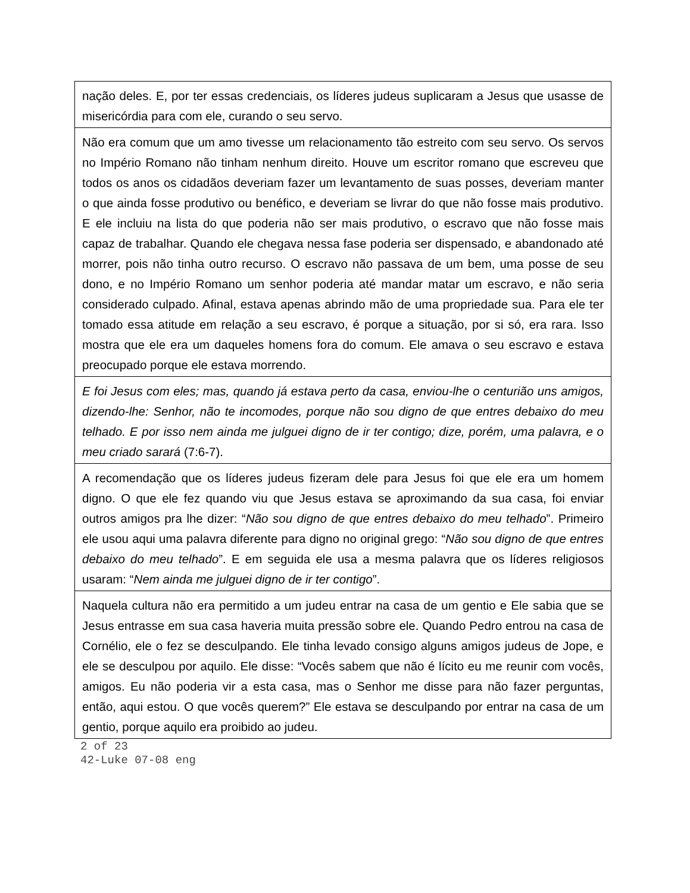| nação deles. E, por ter essas credenciais, os líderes judeus suplicaram a Jesus que usasse de misericórdia para com ele, curando o seu servo. |
| Não era comum que um amo tivesse um relacionamento tão estreito com seu servo. Os servos no Império Romano não tinham nenhum direito. Houve um escritor romano que escreveu que todos os anos os cidadãos deveriam fazer um levantamento de suas posses, deveriam manter o que ainda fosse produtivo ou benéfico, e deveriam se livrar do que não fosse mais produtivo. E ele incluiu na lista do que poderia não ser mais produtivo, o escravo que não fosse mais capaz de trabalhar. Quando ele chegava nessa fase poderia ser dispensado, e abandonado até morrer, pois não tinha outro recurso. O escravo não passava de um bem, uma posse de seu dono, e no Império Romano um senhor poderia até mandar matar um escravo, e não seria considerado culpado. Afinal, estava apenas abrindo mão de uma propriedade sua. Para ele ter tomado essa atitude em relação a seu escravo, é porque a situação, por si só, era rara. Isso mostra que ele era um daqueles homens fora do comum. Ele amava o seu escravo e estava preocupado porque ele estava morrendo. |
| E foi Jesus com eles; mas, quando já estava perto da casa, enviou-lhe o centurião uns amigos, dizendo-lhe: Senhor, não te incomodes, porque não sou digno de que entres debaixo do meu telhado. E por isso nem ainda me julguei digno de ir ter contigo; dize, porém, uma palavra, e o meu criado sarará (7:6-7). |
| A recomendação que os líderes judeus fizeram dele para Jesus foi que ele era um homem digno. O que ele fez quando viu que Jesus estava se aproximando da sua casa, foi enviar outros amigos pra lhe dizer: “ Não sou digno de que entres debaixo do meu telhado ”. Primeiro ele usou aqui uma palavra diferente para digno no original grego: “ Não sou digno de que entres debaixo do meu telhado ”. E em seguida ele usa a mesma palavra que os líderes religiosos usaram: “ Nem ainda me julguei digno de ir ter contigo ”. |
| Naquela cultura não era permitido a um judeu entrar na casa de um gentio e Ele sabia que se Jesus entrasse em sua casa haveria muita pressão sobre ele. Quando Pedro entrou na casa de Cornélio, ele o fez se desculpando. Ele tinha levado consigo alguns amigos judeus de Jope, e ele se desculpou por aquilo. Ele disse: “Vocês sabem que não é lícito eu me reunir com vocês, amigos. Eu não poderia vir a esta casa, mas o Senhor me disse para não fazer perguntas, então, aqui estou. O que vocês querem?” Ele estava se desculpando por entrar na casa de um gentio, porque aquilo era proibido ao judeu. |
2 of 23
42-Luke 07-08 eng